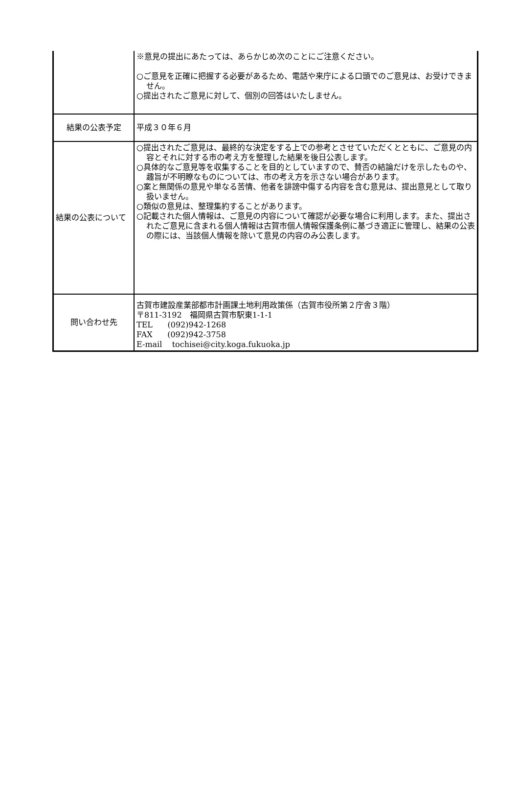| | ※意見の提出にあたっては、あらかじめ次のことにご注意ください。 ○ご意見を正確に把握する必要があるため、電話や来庁による口頭でのご意見は、お受けできません。 ○提出されたご意見に対して、個別の回答はいたしません。 |
| 結果の公表予定 | 平成３０年６月 |
| 結果の公表について | ○提出されたご意見は、最終的な決定をする上での参考とさせていただくとともに、ご意見の内容とそれに対する市の考え方を整理した結果を後日公表します。 ○具体的なご意見等を収集することを目的としていますので、賛否の結論だけを示したものや、趣旨が不明瞭なものについては、市の考え方を示さない場合があります。 ○案と無関係の意見や単なる苦情、他者を誹謗中傷する内容を含む意見は、提出意見として取り扱いません。 ○類似の意見は、整理集約することがあります。 ○記載された個人情報は、ご意見の内容について確認が必要な場合に利用します。また、提出されたご意見に含まれる個人情報は古賀市個人情報保護条例に基づき適正に管理し、結果の公表の際には、当該個人情報を除いて意見の内容のみ公表します。 |
| 問い合わせ先 | 古賀市建設産業部都市計画課土地利用政策係（古賀市役所第２庁舎３階） 〒811-3192 福岡県古賀市駅東1-1-1 TEL (092)942-1268 FAX (092)942-3758 E-mail tochisei@city.koga.fukuoka.jp |